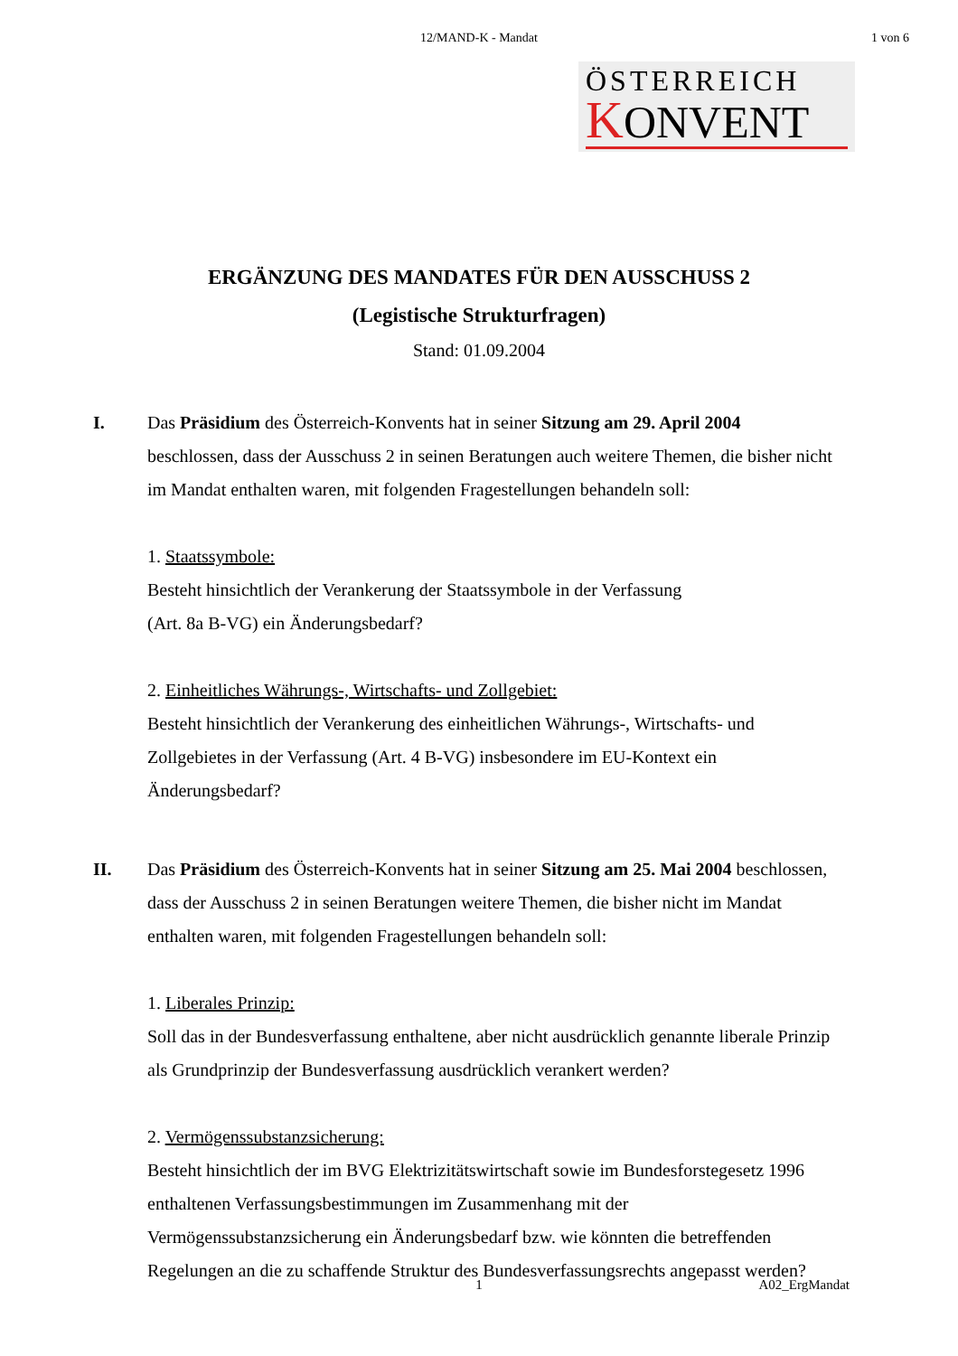12/MAND-K - Mandat
1 von 6
ÖSTERREICH
KONVENT
ERGÄNZUNG DES MANDATES FÜR DEN AUSSCHUSS 2
(Legistische Strukturfragen)
Stand: 01.09.2004
I. Das Präsidium des Österreich-Konvents hat in seiner Sitzung am 29. April 2004 beschlossen, dass der Ausschuss 2 in seinen Beratungen auch weitere Themen, die bisher nicht im Mandat enthalten waren, mit folgenden Fragestellungen behandeln soll:
1. Staatssymbole:
Besteht hinsichtlich der Verankerung der Staatssymbole in der Verfassung
(Art. 8a B-VG) ein Änderungsbedarf?
2. Einheitliches Währungs-, Wirtschafts- und Zollgebiet:
Besteht hinsichtlich der Verankerung des einheitlichen Währungs-, Wirtschafts- und Zollgebietes in der Verfassung (Art. 4 B-VG) insbesondere im EU-Kontext ein Änderungsbedarf?
II. Das Präsidium des Österreich-Konvents hat in seiner Sitzung am 25. Mai 2004 beschlossen, dass der Ausschuss 2 in seinen Beratungen weitere Themen, die bisher nicht im Mandat enthalten waren, mit folgenden Fragestellungen behandeln soll:
1. Liberales Prinzip:
Soll das in der Bundesverfassung enthaltene, aber nicht ausdrücklich genannte liberale Prinzip als Grundprinzip der Bundesverfassung ausdrücklich verankert werden?
2. Vermögenssubstanzsicherung:
Besteht hinsichtlich der im BVG Elektrizitätswirtschaft sowie im Bundesforstegesetz 1996 enthaltenen Verfassungsbestimmungen im Zusammenhang mit der Vermögenssubstanzsicherung ein Änderungsbedarf bzw. wie könnten die betreffenden Regelungen an die zu schaffende Struktur des Bundesverfassungsrechts angepasst werden?
1
A02_ErgMandat